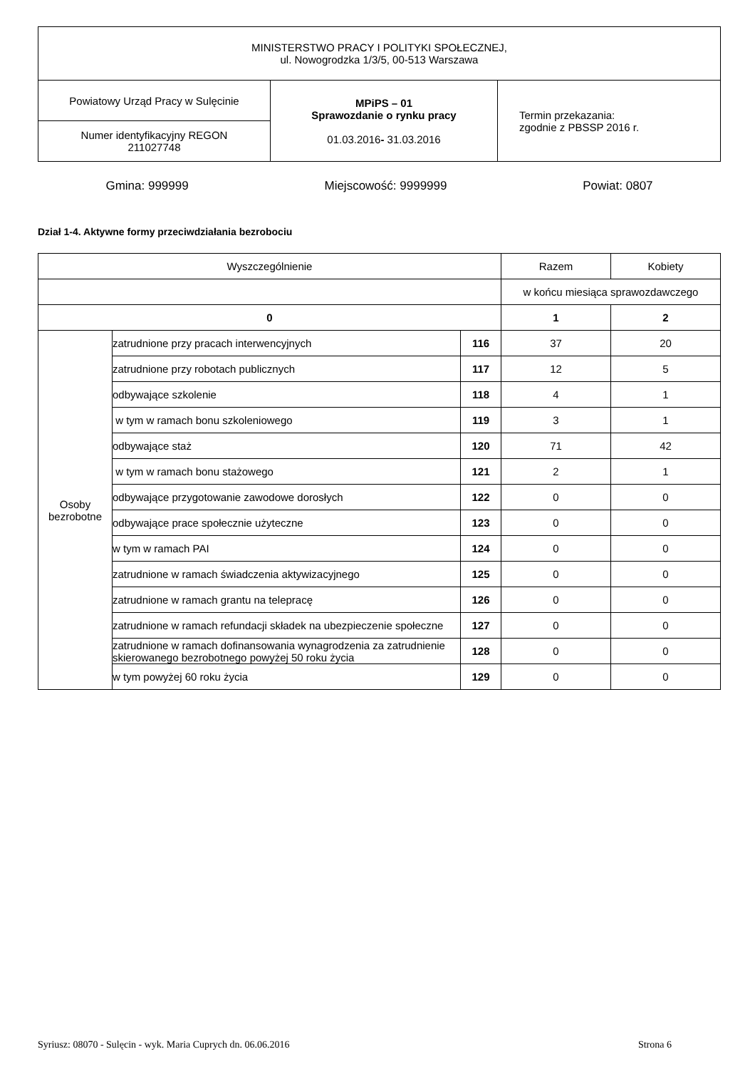| MINISTERSTWO PRACY I POLITYKI SPOŁECZNEJ, ul. Nowogrodzka 1/3/5, 00-513 Warszawa | | |
| Powiatowy Urząd Pracy w Sulęcinie | MPiPS – 01 Sprawozdanie o rynku pracy 01.03.2016 - 31.03.2016 | Termin przekazania: zgodnie z PBSSP 2016 r. |
| Numer identyfikacyjny REGON 211027748 | | |
Gmina: 999999 Miejscowość: 9999999 Powiat: 0807
Dział 1-4. Aktywne formy przeciwdziałania bezrobociu
| Wyszczególnienie | | | Razem | Kobiety |
| | | | w końcu miesiąca sprawozdawczego | |
| 0 | | | 1 | 2 |
| Osoby bezrobotne | zatrudnione przy pracach interwencyjnych | 116 | 37 | 20 |
| | zatrudnione przy robotach publicznych | 117 | 12 | 5 |
| | odbywające szkolenie | 118 | 4 | 1 |
| | w tym w ramach bonu szkoleniowego | 119 | 3 | 1 |
| | odbywające staż | 120 | 71 | 42 |
| | w tym w ramach bonu stażowego | 121 | 2 | 1 |
| | odbywające przygotowanie zawodowe dorosłych | 122 | 0 | 0 |
| | odbywające prace społecznie użyteczne | 123 | 0 | 0 |
| | w tym w ramach PAI | 124 | 0 | 0 |
| | zatrudnione w ramach świadczenia aktywizacyjnego | 125 | 0 | 0 |
| | zatrudnione w ramach grantu na telepracę | 126 | 0 | 0 |
| | zatrudnione w ramach refundacji składek na ubezpieczenie społeczne | 127 | 0 | 0 |
| | zatrudnione w ramach dofinansowania wynagrodzenia za zatrudnienie skierowanego bezrobotnego powyżej 50 roku życia | 128 | 0 | 0 |
| | w tym powyżej 60 roku życia | 129 | 0 | 0 |
Syriusz: 08070 - Sulęcin - wyk. Maria Cuprych dn. 06.06.2016 Strona 6